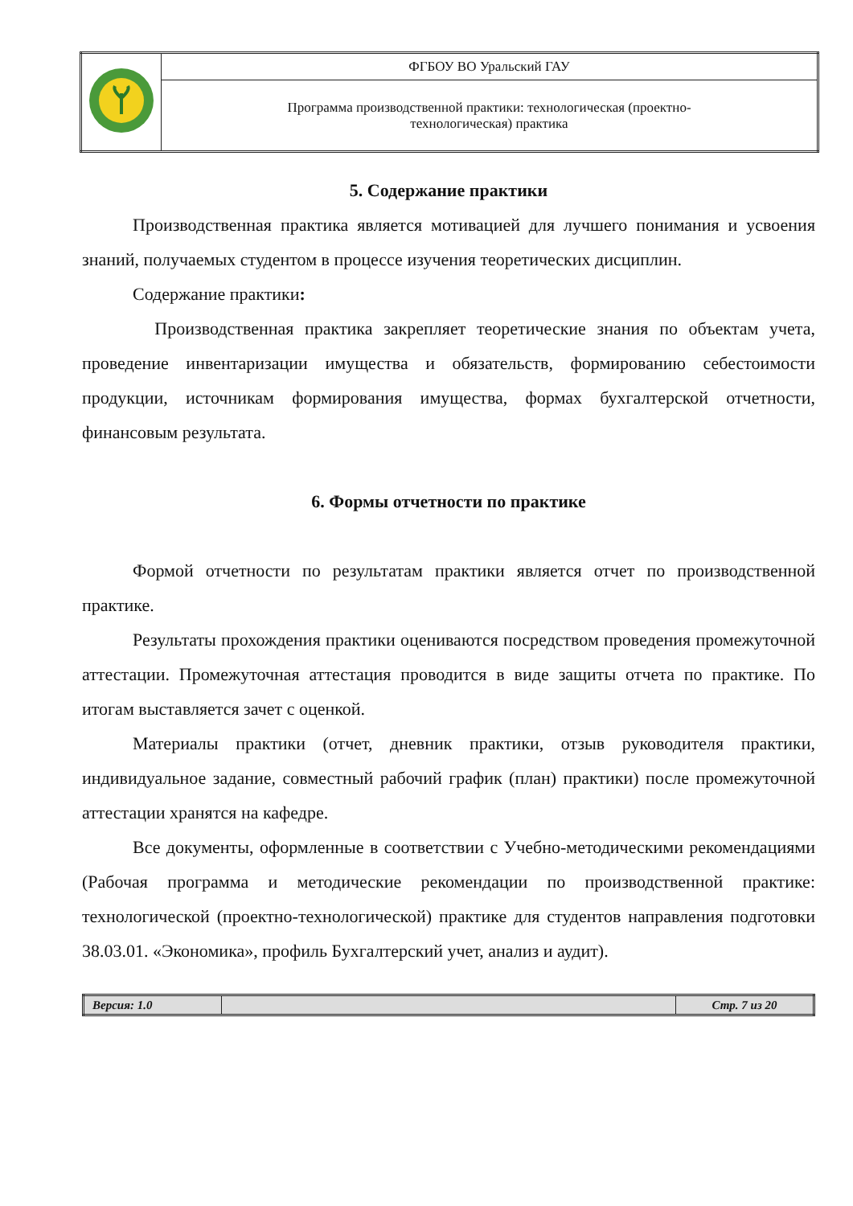| | ФГБОУ ВО Уральский ГАУ |
| | Программа производственной практики: технологическая (проектно- технологическая) практика |
5. Содержание практики
Производственная практика является мотивацией для лучшего понимания и усвоения знаний, получаемых студентом в процессе изучения теоретических дисциплин.
Содержание практики:
Производственная практика закрепляет теоретические знания по объектам учета, проведение инвентаризации имущества и обязательств, формированию себестоимости продукции, источникам формирования имущества, формах бухгалтерской отчетности, финансовым результата.
6. Формы отчетности по практике
Формой отчетности по результатам практики является отчет по производственной практике.
Результаты прохождения практики оцениваются посредством проведения промежуточной аттестации. Промежуточная аттестация проводится в виде защиты отчета по практике. По итогам выставляется зачет с оценкой.
Материалы практики (отчет, дневник практики, отзыв руководителя практики, индивидуальное задание, совместный рабочий график (план) практики) после промежуточной аттестации хранятся на кафедре.
Все документы, оформленные в соответствии с Учебно-методическими рекомендациями (Рабочая программа и методические рекомендации по производственной практике: технологической (проектно-технологической) практике для студентов направления подготовки 38.03.01. «Экономика», профиль Бухгалтерский учет, анализ и аудит).
| Версия: 1.0 | | Стр. 7 из 20 |